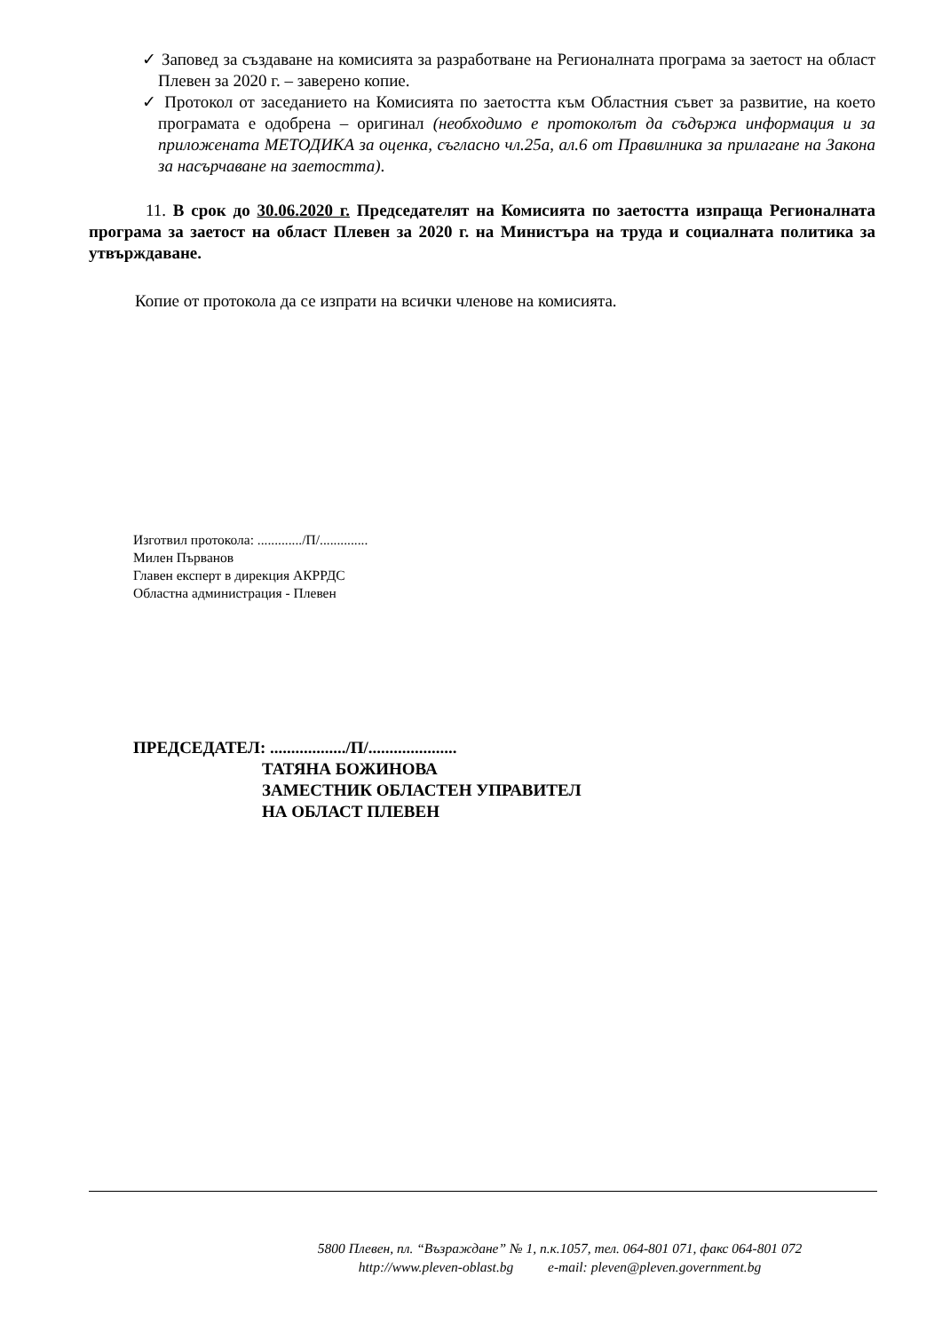✓ Заповед за създаване на комисията за разработване на Регионалната програма за заетост на област Плевен за 2020 г. – заверено копие.
✓ Протокол от заседанието на Комисията по заетостта към Областния съвет за развитие, на което програмата е одобрена – оригинал (необходимо е протоколът да съдържа информация и за приложената МЕТОДИКА за оценка, съгласно чл.25а, ал.6 от Правилника за прилагане на Закона за насърчаване на заетостта).
11. В срок до 30.06.2020 г. Председателят на Комисията по заетостта изпраща Регионалната програма за заетост на област Плевен за 2020 г. на Министъра на труда и социалната политика за утвърждаване.
Копие от протокола да се изпрати на всички членове на комисията.
Изготвил протокола: ............./П/..............
Милен Първанов
Главен експерт в дирекция АКРРДС
Областна администрация - Плевен
ПРЕДСЕДАТЕЛ: ................../П/.....................
ТАТЯНА БОЖИНОВА
ЗАМЕСТНИК ОБЛАСТЕН УПРАВИТЕЛ
НА ОБЛАСТ ПЛЕВЕН
5800 Плевен, пл. “Възраждане” № 1, п.к.1057, тел. 064-801 071, факс 064-801 072
http://www.pleven-oblast.bg e-mail: pleven@pleven.government.bg